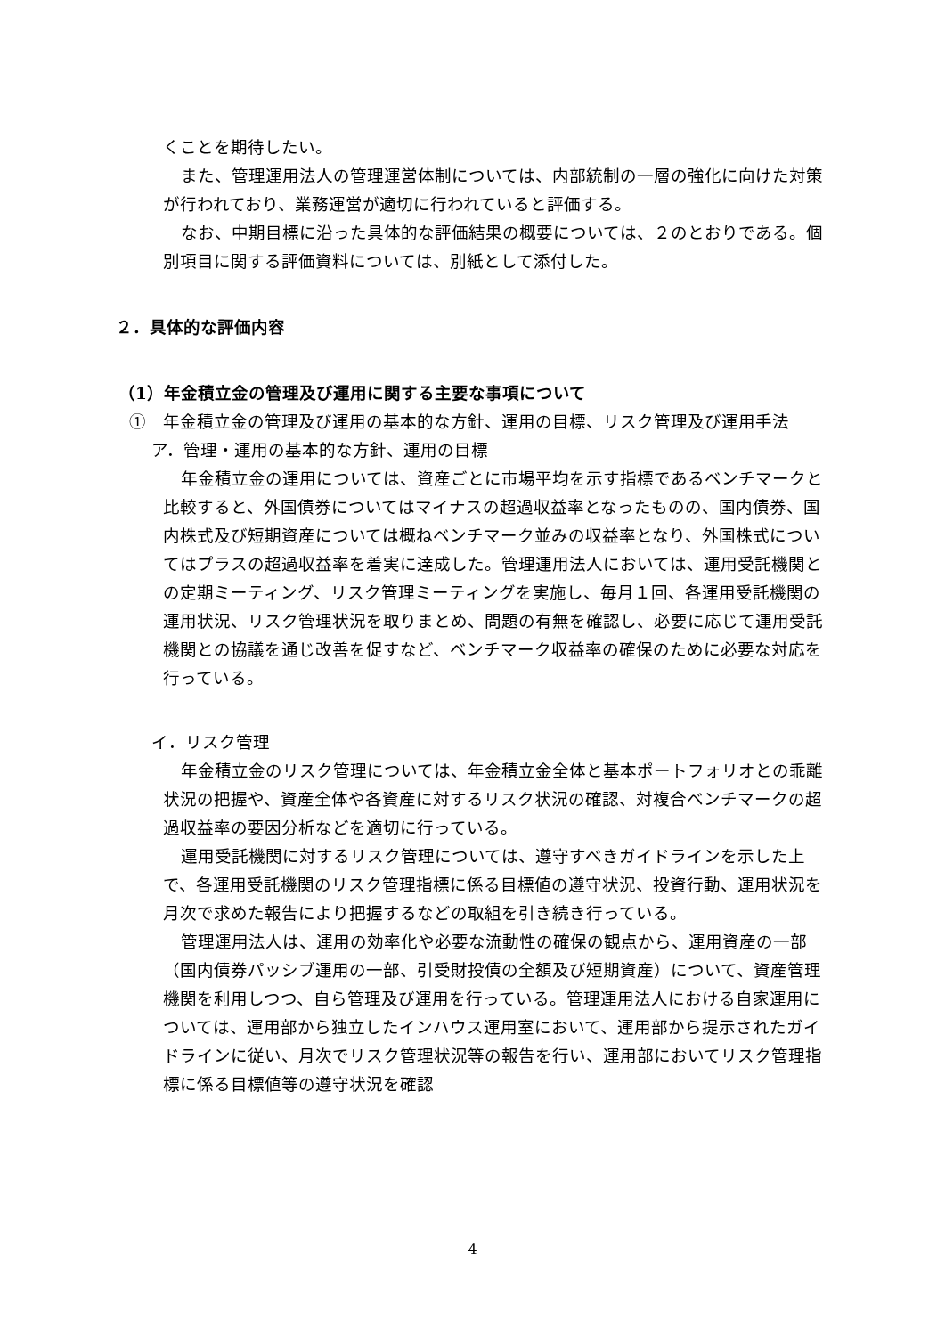くことを期待したい。
また、管理運用法人の管理運営体制については、内部統制の一層の強化に向けた対策が行われており、業務運営が適切に行われていると評価する。
なお、中期目標に沿った具体的な評価結果の概要については、２のとおりである。個別項目に関する評価資料については、別紙として添付した。
２．具体的な評価内容
（1）年金積立金の管理及び運用に関する主要な事項について
①　年金積立金の管理及び運用の基本的な方針、運用の目標、リスク管理及び運用手法
ア．管理・運用の基本的な方針、運用の目標
年金積立金の運用については、資産ごとに市場平均を示す指標であるベンチマークと比較すると、外国債券についてはマイナスの超過収益率となったものの、国内債券、国内株式及び短期資産については概ねベンチマーク並みの収益率となり、外国株式についてはプラスの超過収益率を着実に達成した。管理運用法人においては、運用受託機関との定期ミーティング、リスク管理ミーティングを実施し、毎月１回、各運用受託機関の運用状況、リスク管理状況を取りまとめ、問題の有無を確認し、必要に応じて運用受託機関との協議を通じ改善を促すなど、ベンチマーク収益率の確保のために必要な対応を行っている。
イ．リスク管理
年金積立金のリスク管理については、年金積立金全体と基本ポートフォリオとの乖離状況の把握や、資産全体や各資産に対するリスク状況の確認、対複合ベンチマークの超過収益率の要因分析などを適切に行っている。
運用受託機関に対するリスク管理については、遵守すべきガイドラインを示した上で、各運用受託機関のリスク管理指標に係る目標値の遵守状況、投資行動、運用状況を月次で求めた報告により把握するなどの取組を引き続き行っている。
管理運用法人は、運用の効率化や必要な流動性の確保の観点から、運用資産の一部（国内債券パッシブ運用の一部、引受財投債の全額及び短期資産）について、資産管理機関を利用しつつ、自ら管理及び運用を行っている。管理運用法人における自家運用については、運用部から独立したインハウス運用室において、運用部から提示されたガイドラインに従い、月次でリスク管理状況等の報告を行い、運用部においてリスク管理指標に係る目標値等の遵守状況を確認
4